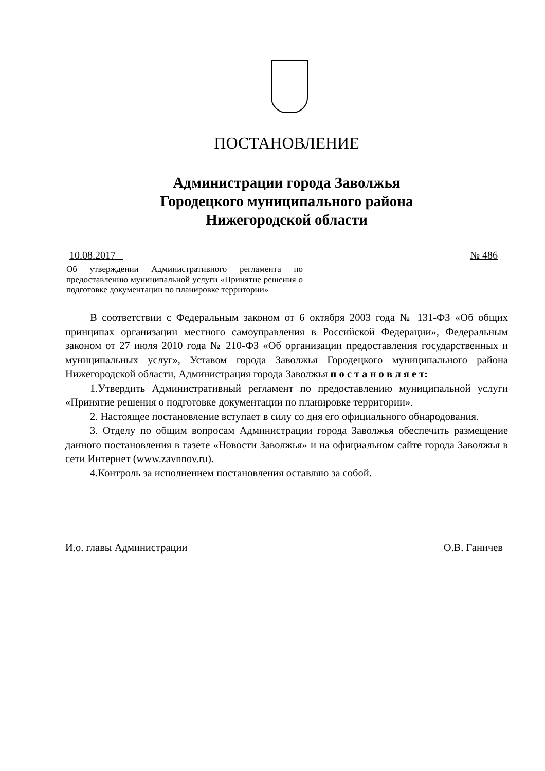ПОСТАНОВЛЕНИЕ
Администрации города Заволжья
Городецкого муниципального района
Нижегородской области
10.08.2017 № 486
Об утверждении Административного регламента по предоставлению муниципальной услуги «Принятие решения о подготовке документации по планировке территории»
В соответствии с Федеральным законом от 6 октября 2003 года № 131-ФЗ «Об общих принципах организации местного самоуправления в Российской Федерации», Федеральным законом от 27 июля 2010 года № 210-ФЗ «Об организации предоставления государственных и муниципальных услуг», Уставом города Заволжья Городецкого муниципального района Нижегородской области, Администрация города Заволжья п о с т а н о в л я е т:
1.Утвердить Административный регламент по предоставлению муниципальной услуги «Принятие решения о подготовке документации по планировке территории».
2. Настоящее постановление вступает в силу со дня его официального обнародования.
3. Отделу по общим вопросам Администрации города Заволжья обеспечить размещение данного постановления в газете «Новости Заволжья» и на официальном сайте города Заволжья в сети Интернет (www.zavnnov.ru).
4.Контроль за исполнением постановления оставляю за собой.
И.о. главы Администрации О.В. Ганичев